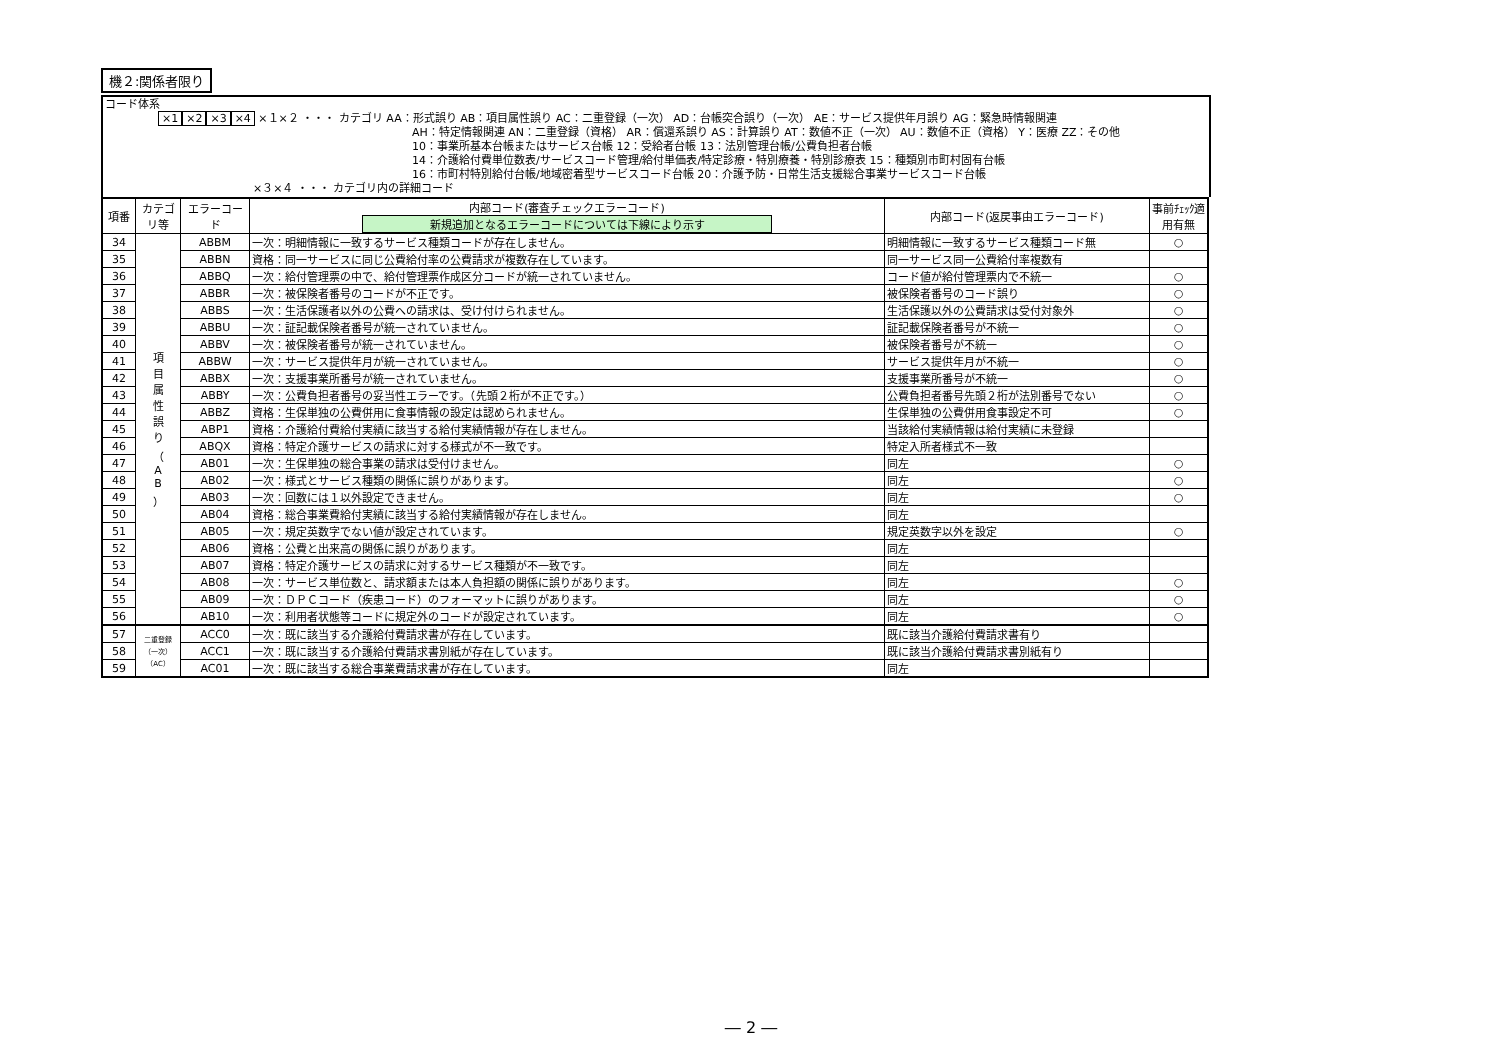機２:関係者限り
コード体系
×1 ×2 ×3 ×4 ×１×２ ・・・ カテゴリ AA：形式誤り AB：項目属性誤り AC：二重登録（一次） AD：台帳突合誤り（一次） AE：サービス提供年月誤り AG：緊急時情報関連
AH：特定情報関連 AN：二重登録（資格） AR：償還系誤り AS：計算誤り AT：数値不正（一次） AU：数値不正（資格） Y：医療 ZZ：その他
10：事業所基本台帳またはサービス台帳 12：受給者台帳 13：法別管理台帳/公費負担者台帳
14：介護給付費単位数表/サービスコード管理/給付単価表/特定診療・特別療養・特別診療表 15：種類別市町村固有台帳
16：市町村特別給付台帳/地域密着型サービスコード台帳 20：介護予防・日常生活支援総合事業サービスコード台帳
×３×４ ・・・ カテゴリ内の詳細コード
| 項番 | カテゴリ等 | エラーコード | 内部コード(審査チェックエラーコード) 新規追加となるエラーコードについては下線により示す | 内部コード(返戻事由エラーコード) | 事前ﾁｪｯｸ適用有無 |
| --- | --- | --- | --- | --- | --- |
| 34 | 項 目 属 性 誤 り （ A B ） | ABBM | 一次：明細情報に一致するサービス種類コードが存在しません。 | 明細情報に一致するサービス種類コード無 | ○ |
| 35 | | ABBN | 資格：同一サービスに同じ公費給付率の公費請求が複数存在しています。 | 同一サービス同一公費給付率複数有 | |
| 36 | | ABBQ | 一次：給付管理票の中で、給付管理票作成区分コードが統一されていません。 | コード値が給付管理票内で不統一 | ○ |
| 37 | | ABBR | 一次：被保険者番号のコードが不正です。 | 被保険者番号のコード誤り | ○ |
| 38 | | ABBS | 一次：生活保護者以外の公費への請求は、受け付けられません。 | 生活保護以外の公費請求は受付対象外 | ○ |
| 39 | | ABBU | 一次：証記載保険者番号が統一されていません。 | 証記載保険者番号が不統一 | ○ |
| 40 | | ABBV | 一次：被保険者番号が統一されていません。 | 被保険者番号が不統一 | ○ |
| 41 | | ABBW | 一次：サービス提供年月が統一されていません。 | サービス提供年月が不統一 | ○ |
| 42 | | ABBX | 一次：支援事業所番号が統一されていません。 | 支援事業所番号が不統一 | ○ |
| 43 | | ABBY | 一次：公費負担者番号の妥当性エラーです。（先頭２桁が不正です。） | 公費負担者番号先頭２桁が法別番号でない | ○ |
| 44 | | ABBZ | 資格：生保単独の公費併用に食事情報の設定は認められません。 | 生保単独の公費併用食事設定不可 | ○ |
| 45 | | ABP1 | 資格：介護給付費給付実績に該当する給付実績情報が存在しません。 | 当該給付実績情報は給付実績に未登録 | |
| 46 | | ABQX | 資格：特定介護サービスの請求に対する様式が不一致です。 | 特定入所者様式不一致 | |
| 47 | | AB01 | 一次：生保単独の総合事業の請求は受付けません。 | 同左 | ○ |
| 48 | | AB02 | 一次：様式とサービス種類の関係に誤りがあります。 | 同左 | ○ |
| 49 | | AB03 | 一次：回数には１以外設定できません。 | 同左 | ○ |
| 50 | | AB04 | 資格：総合事業費給付実績に該当する給付実績情報が存在しません。 | 同左 | |
| 51 | | AB05 | 一次：規定英数字でない値が設定されています。 | 規定英数字以外を設定 | ○ |
| 52 | | AB06 | 資格：公費と出来高の関係に誤りがあります。 | 同左 | |
| 53 | | AB07 | 資格：特定介護サービスの請求に対するサービス種類が不一致です。 | 同左 | |
| 54 | | AB08 | 一次：サービス単位数と、請求額または本人負担額の関係に誤りがあります。 | 同左 | ○ |
| 55 | | AB09 | 一次：ＤＰＣコード（疾患コード）のフォーマットに誤りがあります。 | 同左 | ○ |
| 56 | | AB10 | 一次：利用者状態等コードに規定外のコードが設定されています。 | 同左 | ○ |
| 57 | 二重登録（一次）（AC） | ACC0 | 一次：既に該当する介護給付費請求書が存在しています。 | 既に該当介護給付費請求書有り | |
| 58 | | ACC1 | 一次：既に該当する介護給付費請求書別紙が存在しています。 | 既に該当介護給付費請求書別紙有り | |
| 59 | | AC01 | 一次：既に該当する総合事業費請求書が存在しています。 | 同左 | |
― 2 ―